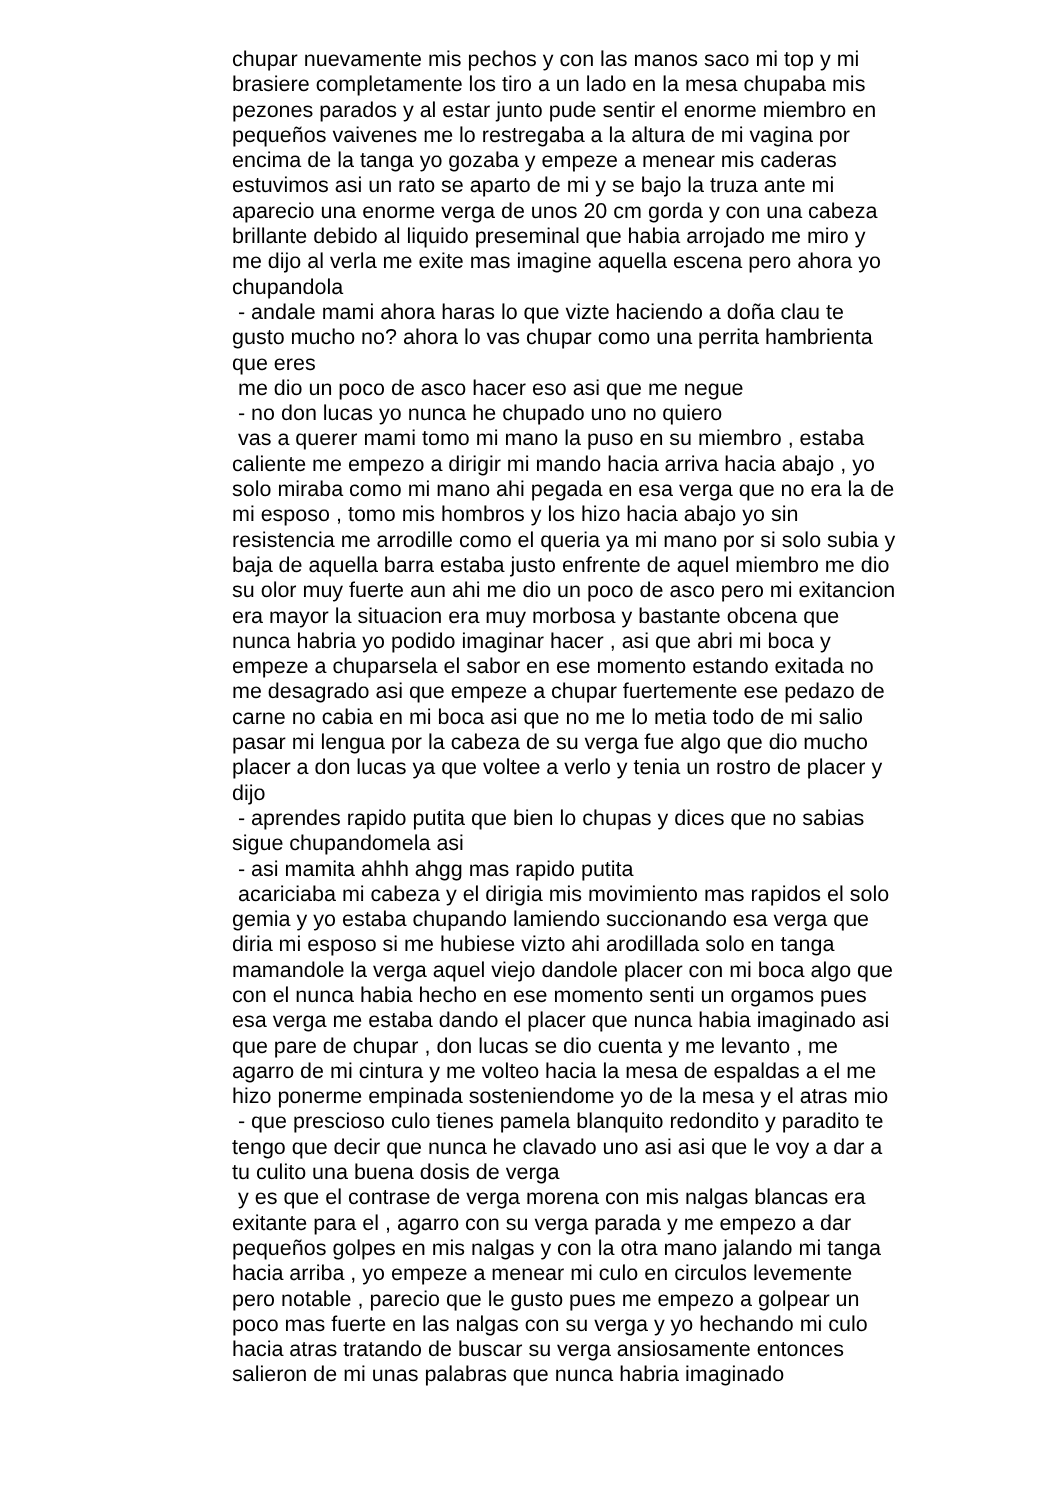chupar nuevamente mis pechos y con las manos saco mi top y mi
brasiere completamente los tiro a un lado en la mesa chupaba mis
pezones parados y al estar junto pude sentir el enorme miembro en
pequeños vaivenes me lo restregaba a la altura de mi vagina por
encima de la tanga yo gozaba y empeze a menear mis caderas
estuvimos asi un rato se aparto de mi y se bajo la truza ante mi
aparecio una enorme verga de unos 20 cm gorda y con una cabeza
brillante debido al liquido preseminal que habia arrojado me miro y
me dijo al verla me exite mas imagine aquella escena pero ahora yo
chupandola
- andale mami ahora haras lo que vizte haciendo a doña clau te
gusto mucho no? ahora lo vas chupar como una perrita hambrienta
que eres
me dio un poco de asco hacer eso asi que me negue
- no don lucas yo nunca he chupado uno no quiero
vas a querer mami tomo mi mano la puso en su miembro , estaba
caliente me empezo a dirigir mi mando hacia arriva hacia abajo , yo
solo miraba como mi mano ahi pegada en esa verga que no era la de
mi esposo , tomo mis hombros y los hizo hacia abajo yo sin
resistencia me arrodille como el queria ya mi mano por si solo subia y
baja de aquella barra estaba justo enfrente de aquel miembro me dio
su olor muy fuerte aun ahi me dio un poco de asco pero mi exitancion
era mayor la situacion era muy morbosa y bastante obcena que
nunca habria yo podido imaginar hacer , asi que abri mi boca y
empeze a chuparsela el sabor en ese momento estando exitada no
me desagrado asi que empeze a chupar fuertemente ese pedazo de
carne no cabia en mi boca asi que no me lo metia todo de mi salio
pasar mi lengua por la cabeza de su verga fue algo que dio mucho
placer a don lucas ya que voltee a verlo y tenia un rostro de placer y
dijo
- aprendes rapido putita que bien lo chupas y dices que no sabias
sigue chupandomela asi
- asi mamita ahhh ahgg mas rapido putita
acariciaba mi cabeza y el dirigia mis movimiento mas rapidos el solo
gemia y yo estaba chupando lamiendo succionando esa verga que
diria mi esposo si me hubiese vizto ahi arodillada solo en tanga
mamandole la verga aquel viejo dandole placer con mi boca algo que
con el nunca habia hecho en ese momento senti un orgamos pues
esa verga me estaba dando el placer que nunca habia imaginado asi
que pare de chupar , don lucas se dio cuenta y me levanto , me
agarro de mi cintura y me volteo hacia la mesa de espaldas a el me
hizo ponerme empinada sosteniendome yo de la mesa y el atras mio
- que prescioso culo tienes pamela blanquito redondito y paradito te
tengo que decir que nunca he clavado uno asi asi que le voy a dar a
tu culito una buena dosis de verga
y es que el contrase de verga morena con mis nalgas blancas era
exitante para el , agarro con su verga parada y me empezo a dar
pequeños golpes en mis nalgas y con la otra mano jalando mi tanga
hacia arriba , yo empeze a menear mi culo en circulos levemente
pero notable , parecio que le gusto pues me empezo a golpear un
poco mas fuerte en las nalgas con su verga y yo hechando mi culo
hacia atras tratando de buscar su verga ansiosamente entonces
salieron de mi unas palabras que nunca habria imaginado